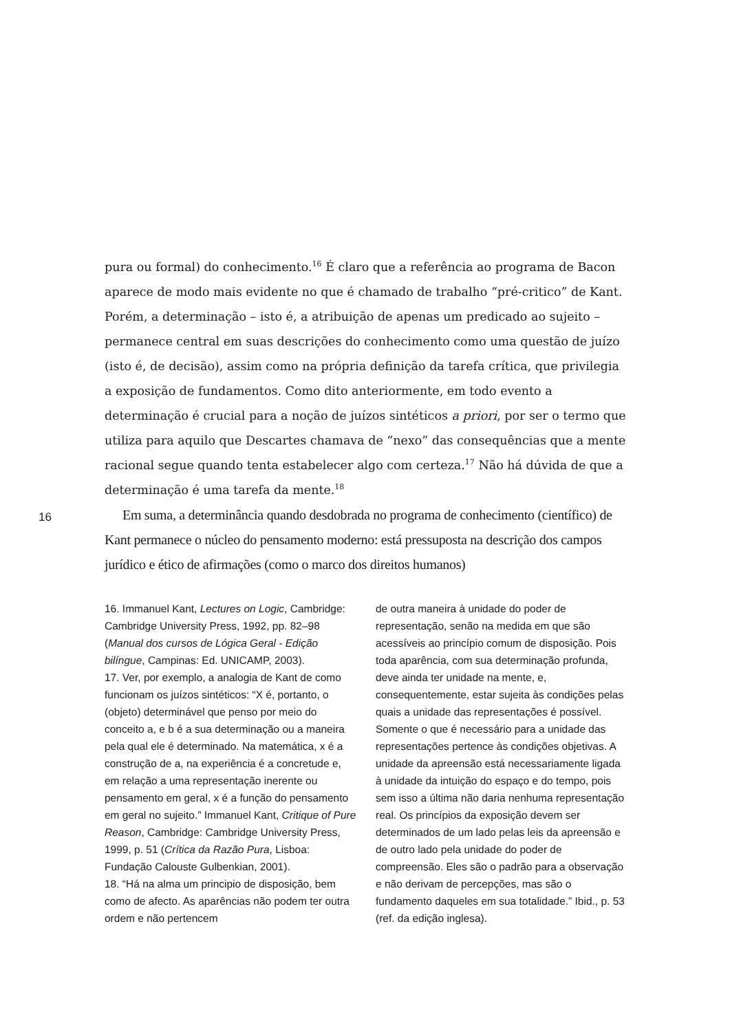pura ou formal) do conhecimento.<sup>16</sup> É claro que a referência ao programa de Bacon aparece de modo mais evidente no que é chamado de trabalho “pré-critico” de Kant. Porém, a determinação – isto é, a atribuição de apenas um predicado ao sujeito – permanece central em suas descrições do conhecimento como uma questão de juízo (isto é, de decisão), assim como na própria definição da tarefa crítica, que privilegia a exposição de fundamentos. Como dito anteriormente, em todo evento a determinação é crucial para a noção de juízos sintéticos a priori, por ser o termo que utiliza para aquilo que Descartes chamava de “nexo” das consequências que a mente racional segue quando tenta estabelecer algo com certeza.<sup>17</sup> Não há dúvida de que a determinação é uma tarefa da mente.<sup>18</sup>
Em suma, a determinância quando desdobrada no programa de conhecimento (científico) de Kant permanece o núcleo do pensamento moderno: está pressuposta na descrição dos campos jurídico e ético de afirmações (como o marco dos direitos humanos)
16
16. Immanuel Kant, Lectures on Logic, Cambridge: Cambridge University Press, 1992, pp. 82–98 (Manual dos cursos de Lógica Geral - Edição bilíngue, Campinas: Ed. UNICAMP, 2003).
17. Ver, por exemplo, a analogia de Kant de como funcionam os juízos sintéticos: “X é, portanto, o (objeto) determinável que penso por meio do conceito a, e b é a sua determinação ou a maneira pela qual ele é determinado. Na matemática, x é a construção de a, na experiência é a concretude e, em relação a uma representação inerente ou pensamento em geral, x é a função do pensamento em geral no sujeito.” Immanuel Kant, Critique of Pure Reason, Cambridge: Cambridge University Press, 1999, p. 51 (Crítica da Razão Pura, Lisboa: Fundação Calouste Gulbenkian, 2001).
18. “Há na alma um principio de disposição, bem como de afecto. As aparências não podem ter outra ordem e não pertencem
de outra maneira à unidade do poder de representação, senão na medida em que são acessíveis ao princípio comum de disposição. Pois toda aparência, com sua determinação profunda, deve ainda ter unidade na mente, e, consequentemente, estar sujeita às condições pelas quais a unidade das representações é possível. Somente o que é necessário para a unidade das representações pertence às condições objetivas. A unidade da apreensão está necessariamente ligada à unidade da intuição do espaço e do tempo, pois sem isso a última não daria nenhuma representação real. Os princípios da exposição devem ser determinados de um lado pelas leis da apreensão e de outro lado pela unidade do poder de compreensão. Eles são o padrão para a observação e não derivam de percepções, mas são o fundamento daqueles em sua totalidade.” Ibid., p. 53 (ref. da edição inglesa).